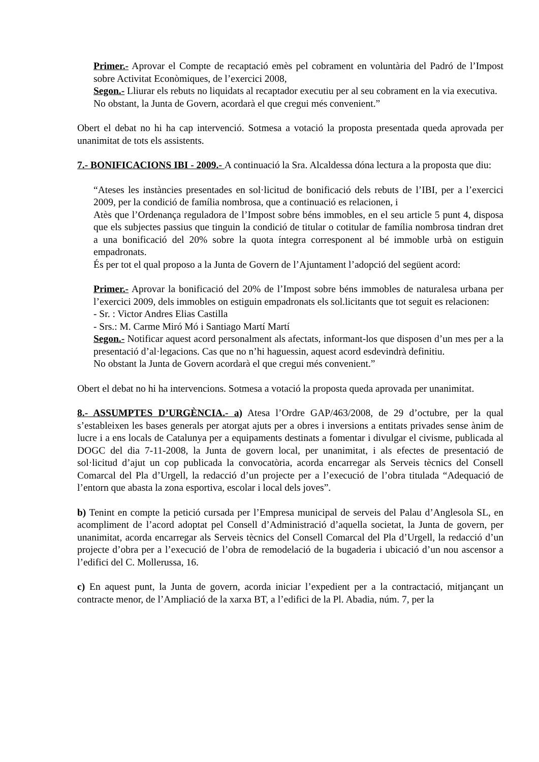Primer.- Aprovar el Compte de recaptació emès pel cobrament en voluntària del Padró de l’Impost sobre Activitat Econòmiques, de l’exercici 2008,
Segon.- Lliurar els rebuts no liquidats al recaptador executiu per al seu cobrament en la via executiva.
No obstant, la Junta de Govern, acordarà el que cregui més convenient.”
Obert el debat no hi ha cap intervenció. Sotmesa a votació la proposta presentada queda aprovada per unanimitat de tots els assistents.
7.- BONIFICACIONS IBI - 2009.- A continuació la Sra. Alcaldessa dóna lectura a la proposta que diu:
“Ateses les instàncies presentades en sol·licitud de bonificació dels rebuts de l’IBI, per a l’exercici 2009, per la condició de família nombrosa, que a continuació es relacionen, i
Atès que l’Ordenança reguladora de l’Impost sobre béns immobles, en el seu article 5 punt 4, disposa que els subjectes passius que tinguin la condició de titular o cotitular de família nombrosa tindran dret a una bonificació del 20% sobre la quota íntegra corresponent al bé immoble urbà on estiguin empadronats.
És per tot el qual proposo a la Junta de Govern de l’Ajuntament l’adopció del següent acord:
Primer.- Aprovar la bonificació del 20% de l’Impost sobre béns immobles de naturalesa urbana per l’exercici 2009, dels immobles on estiguin empadronats els sol.licitants que tot seguit es relacionen:
- Sr. : Victor Andres Elias Castilla
- Srs.: M. Carme Miró Mó i Santiago Martí Martí
Segon.- Notificar aquest acord personalment als afectats, informant-los que disposen d’un mes per a la presentació d’al·legacions. Cas que no n’hi haguessin, aquest acord esdevindrà definitiu.
No obstant la Junta de Govern acordarà el que cregui més convenient.”
Obert el debat no hi ha intervencions. Sotmesa a votació la proposta queda aprovada per unanimitat.
8.- ASSUMPTES D’URGÈNCIA.- a) Atesa l’Ordre GAP/463/2008, de 29 d’octubre, per la qual s’estableixen les bases generals per atorgat ajuts per a obres i inversions a entitats privades sense ànim de lucre i a ens locals de Catalunya per a equipaments destinats a fomentar i divulgar el civisme, publicada al DOGC del dia 7-11-2008, la Junta de govern local, per unanimitat, i als efectes de presentació de sol·licitud d’ajut un cop publicada la convocatòria, acorda encarregar als Serveis tècnics del Consell Comarcal del Pla d’Urgell, la redacció d’un projecte per a l’execució de l’obra titulada “Adequació de l’entorn que abasta la zona esportiva, escolar i local dels joves”.
b) Tenint en compte la petició cursada per l’Empresa municipal de serveis del Palau d’Anglesola SL, en acompliment de l’acord adoptat pel Consell d’Administració d’aquella societat, la Junta de govern, per unanimitat, acorda encarregar als Serveis tècnics del Consell Comarcal del Pla d’Urgell, la redacció d’un projecte d’obra per a l’execució de l’obra de remodelació de la bugaderia i ubicació d’un nou ascensor a l’edifici del C. Mollerussa, 16.
c) En aquest punt, la Junta de govern, acorda iniciar l’expedient per a la contractació, mitjançant un contracte menor, de l’Ampliació de la xarxa BT, a l’edifici de la Pl. Abadia, núm. 7, per la